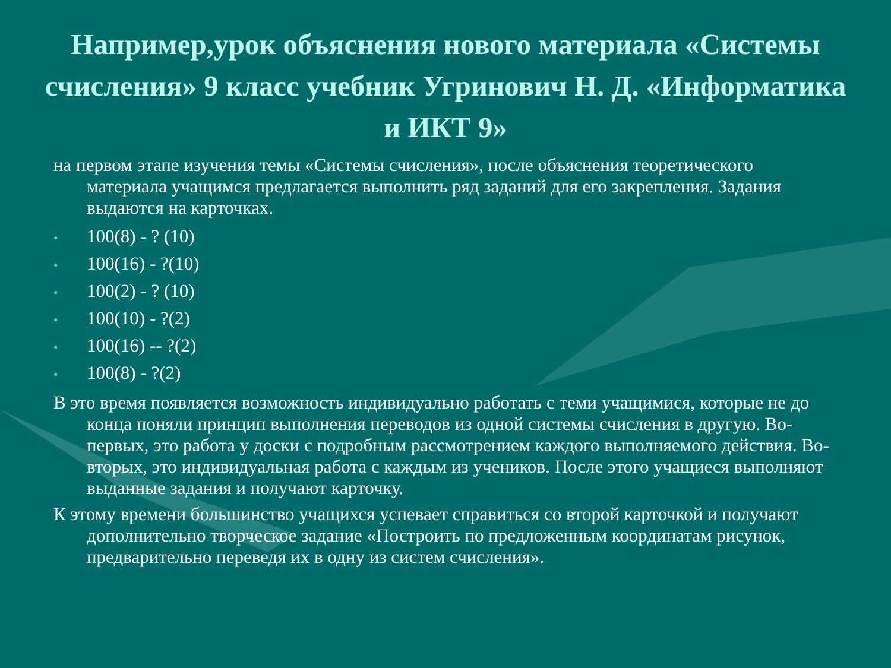Например,урок объяснения нового материала «Системы счисления» 9 класс учебник Угринович Н. Д. «Информатика и ИКТ 9»
на первом этапе изучения темы «Системы счисления», после объяснения теоретического материала учащимся предлагается выполнить ряд заданий для его закрепления. Задания выдаются на карточках.
• 100(8) - ? (10)
• 100(16) - ?(10)
• 100(2) - ? (10)
• 100(10) - ?(2)
• 100(16) -- ?(2)
• 100(8) - ?(2)
В это время появляется возможность индивидуально работать с теми учащимися, которые не до конца поняли принцип выполнения переводов из одной системы счисления в другую. Во-первых, это работа у доски с подробным рассмотрением каждого выполняемого действия. Во-вторых, это индивидуальная работа с каждым из учеников. После этого учащиеся выполняют выданные задания и получают карточку.
К этому времени большинство учащихся успевает справиться со второй карточкой и получают дополнительно творческое задание «Построить по предложенным координатам рисунок, предварительно переведя их в одну из систем счисления».